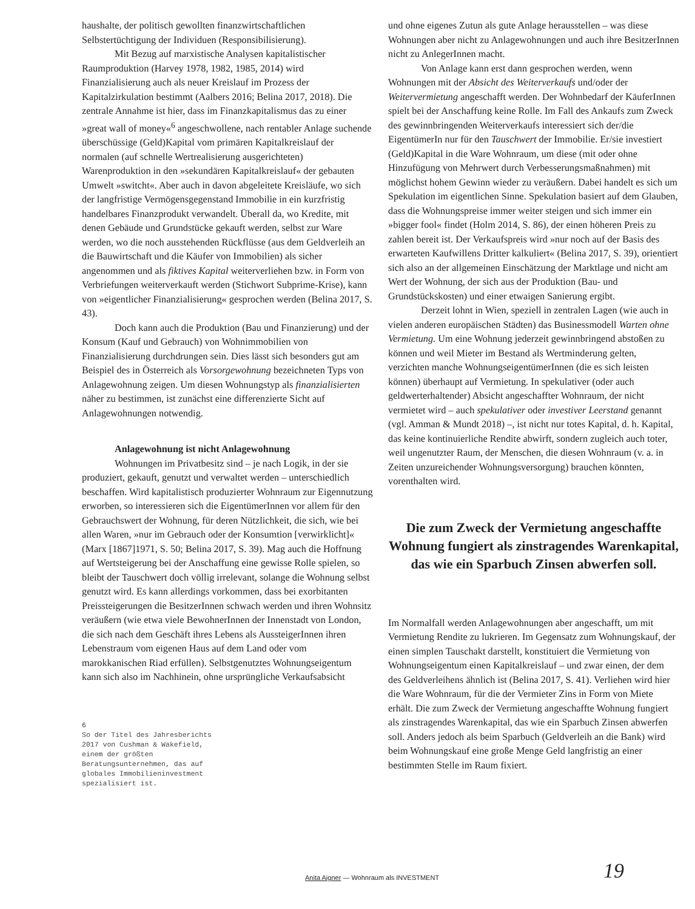haushalte, der politisch gewollten finanzwirtschaftlichen Selbstertüchtigung der Individuen (Responsibilisierung).
Mit Bezug auf marxistische Analysen kapitalistischer Raumproduktion (Harvey 1978, 1982, 1985, 2014) wird Finanzialisierung auch als neuer Kreislauf im Prozess der Kapitalzirkulation bestimmt (Aalbers 2016; Belina 2017, 2018). Die zentrale Annahme ist hier, dass im Finanzkapitalismus das zu einer »great wall of money«<sup>6</sup> angeschwollene, nach rentabler Anlage suchende überschüssige (Geld)Kapital vom primären Kapitalkreislauf der normalen (auf schnelle Wertrealisierung ausgerichteten) Warenproduktion in den »sekundären Kapitalkreislauf« der gebauten Umwelt »switcht«. Aber auch in davon abgeleitete Kreisläufe, wo sich der langfristige Vermögensgegenstand Immobilie in ein kurzfristig handelbares Finanzprodukt verwandelt. Überall da, wo Kredite, mit denen Gebäude und Grundstücke gekauft werden, selbst zur Ware werden, wo die noch ausstehenden Rückflüsse (aus dem Geldverleih an die Bauwirtschaft und die Käufer von Immobilien) als sicher angenommen und als fiktives Kapital weiterverliehen bzw. in Form von Verbriefungen weiterverkauft werden (Stichwort Subprime-Krise), kann von »eigentlicher Finanzialisierung« gesprochen werden (Belina 2017, S. 43).
Doch kann auch die Produktion (Bau und Finanzierung) und der Konsum (Kauf und Gebrauch) von Wohnimmobilien von Finanzialisierung durchdrungen sein. Dies lässt sich besonders gut am Beispiel des in Österreich als Vorsorgewohnung bezeichneten Typs von Anlagewohnung zeigen. Um diesen Wohnungstyp als finanzialisierten näher zu bestimmen, ist zunächst eine differenzierte Sicht auf Anlagewohnungen notwendig.
Anlagewohnung ist nicht Anlagewohnung
Wohnungen im Privatbesitz sind – je nach Logik, in der sie produziert, gekauft, genutzt und verwaltet werden – unterschiedlich beschaffen. Wird kapitalistisch produzierter Wohnraum zur Eigennutzung erworben, so interessieren sich die EigentümerInnen vor allem für den Gebrauchswert der Wohnung, für deren Nützlichkeit, die sich, wie bei allen Waren, »nur im Gebrauch oder der Konsumtion [verwirklicht]« (Marx [1867]1971, S. 50; Belina 2017, S. 39). Mag auch die Hoffnung auf Wertsteigerung bei der Anschaffung eine gewisse Rolle spielen, so bleibt der Tauschwert doch völlig irrelevant, solange die Wohnung selbst genutzt wird. Es kann allerdings vorkommen, dass bei exorbitanten Preissteigerungen die BesitzerInnen schwach werden und ihren Wohnsitz veräußern (wie etwa viele BewohnerInnen der Innenstadt von London, die sich nach dem Geschäft ihres Lebens als AussteigerInnen ihren Lebenstraum vom eigenen Haus auf dem Land oder vom marokkanischen Riad erfüllen). Selbstgenutztes Wohnungseigentum kann sich also im Nachhinein, ohne ursprüngliche Verkaufsabsicht
6
So der Titel des Jahresberichts 2017 von Cushman & Wakefield, einem der größten Beratungsunternehmen, das auf globales Immobilieninvestment spezialisiert ist.
und ohne eigenes Zutun als gute Anlage herausstellen – was diese Wohnungen aber nicht zu Anlagewohnungen und auch ihre BesitzerInnen nicht zu AnlegerInnen macht.
Von Anlage kann erst dann gesprochen werden, wenn Wohnungen mit der Absicht des Weiterverkaufs und/oder der Weitervermietung angeschafft werden. Der Wohnbedarf der KäuferInnen spielt bei der Anschaffung keine Rolle. Im Fall des Ankaufs zum Zweck des gewinnbringenden Weiterverkaufs interessiert sich der/die EigentümerIn nur für den Tauschwert der Immobilie. Er/sie investiert (Geld)Kapital in die Ware Wohnraum, um diese (mit oder ohne Hinzufügung von Mehrwert durch Verbesserungsmaßnahmen) mit möglichst hohem Gewinn wieder zu veräußern. Dabei handelt es sich um Spekulation im eigentlichen Sinne. Spekulation basiert auf dem Glauben, dass die Wohnungspreise immer weiter steigen und sich immer ein »bigger fool« findet (Holm 2014, S. 86), der einen höheren Preis zu zahlen bereit ist. Der Verkaufspreis wird »nur noch auf der Basis des erwarteten Kaufwillens Dritter kalkuliert« (Belina 2017, S. 39), orientiert sich also an der allgemeinen Einschätzung der Marktlage und nicht am Wert der Wohnung, der sich aus der Produktion (Bau- und Grundstückskosten) und einer etwaigen Sanierung ergibt.
Derzeit lohnt in Wien, speziell in zentralen Lagen (wie auch in vielen anderen europäischen Städten) das Businessmodell Warten ohne Vermietung. Um eine Wohnung jederzeit gewinnbringend abstoßen zu können und weil Mieter im Bestand als Wertminderung gelten, verzichten manche WohnungseigentümerInnen (die es sich leisten können) überhaupt auf Vermietung. In spekulativer (oder auch geldwerterhaltender) Absicht angeschaffter Wohnraum, der nicht vermietet wird – auch spekulativer oder investiver Leerstand genannt (vgl. Amman & Mundt 2018) –, ist nicht nur totes Kapital, d. h. Kapital, das keine kontinuierliche Rendite abwirft, sondern zugleich auch toter, weil ungenutzter Raum, der Menschen, die diesen Wohnraum (v. a. in Zeiten unzureichender Wohnungsversorgung) brauchen könnten, vorenthalten wird.
Die zum Zweck der Vermietung angeschaffte Wohnung fungiert als zinstragendes Warenkapital, das wie ein Sparbuch Zinsen abwerfen soll.
Im Normalfall werden Anlagewohnungen aber angeschafft, um mit Vermietung Rendite zu lukrieren. Im Gegensatz zum Wohnungskauf, der einen simplen Tauschakt darstellt, konstituiert die Vermietung von Wohnungseigentum einen Kapitalkreislauf – und zwar einen, der dem des Geldverleihens ähnlich ist (Belina 2017, S. 41). Verliehen wird hier die Ware Wohnraum, für die der Vermieter Zins in Form von Miete erhält. Die zum Zweck der Vermietung angeschaffte Wohnung fungiert als zinstragendes Warenkapital, das wie ein Sparbuch Zinsen abwerfen soll. Anders jedoch als beim Sparbuch (Geldverleih an die Bank) wird beim Wohnungskauf eine große Menge Geld langfristig an einer bestimmten Stelle im Raum fixiert.
Anita Aigner — Wohnraum als INVESTMENT 19